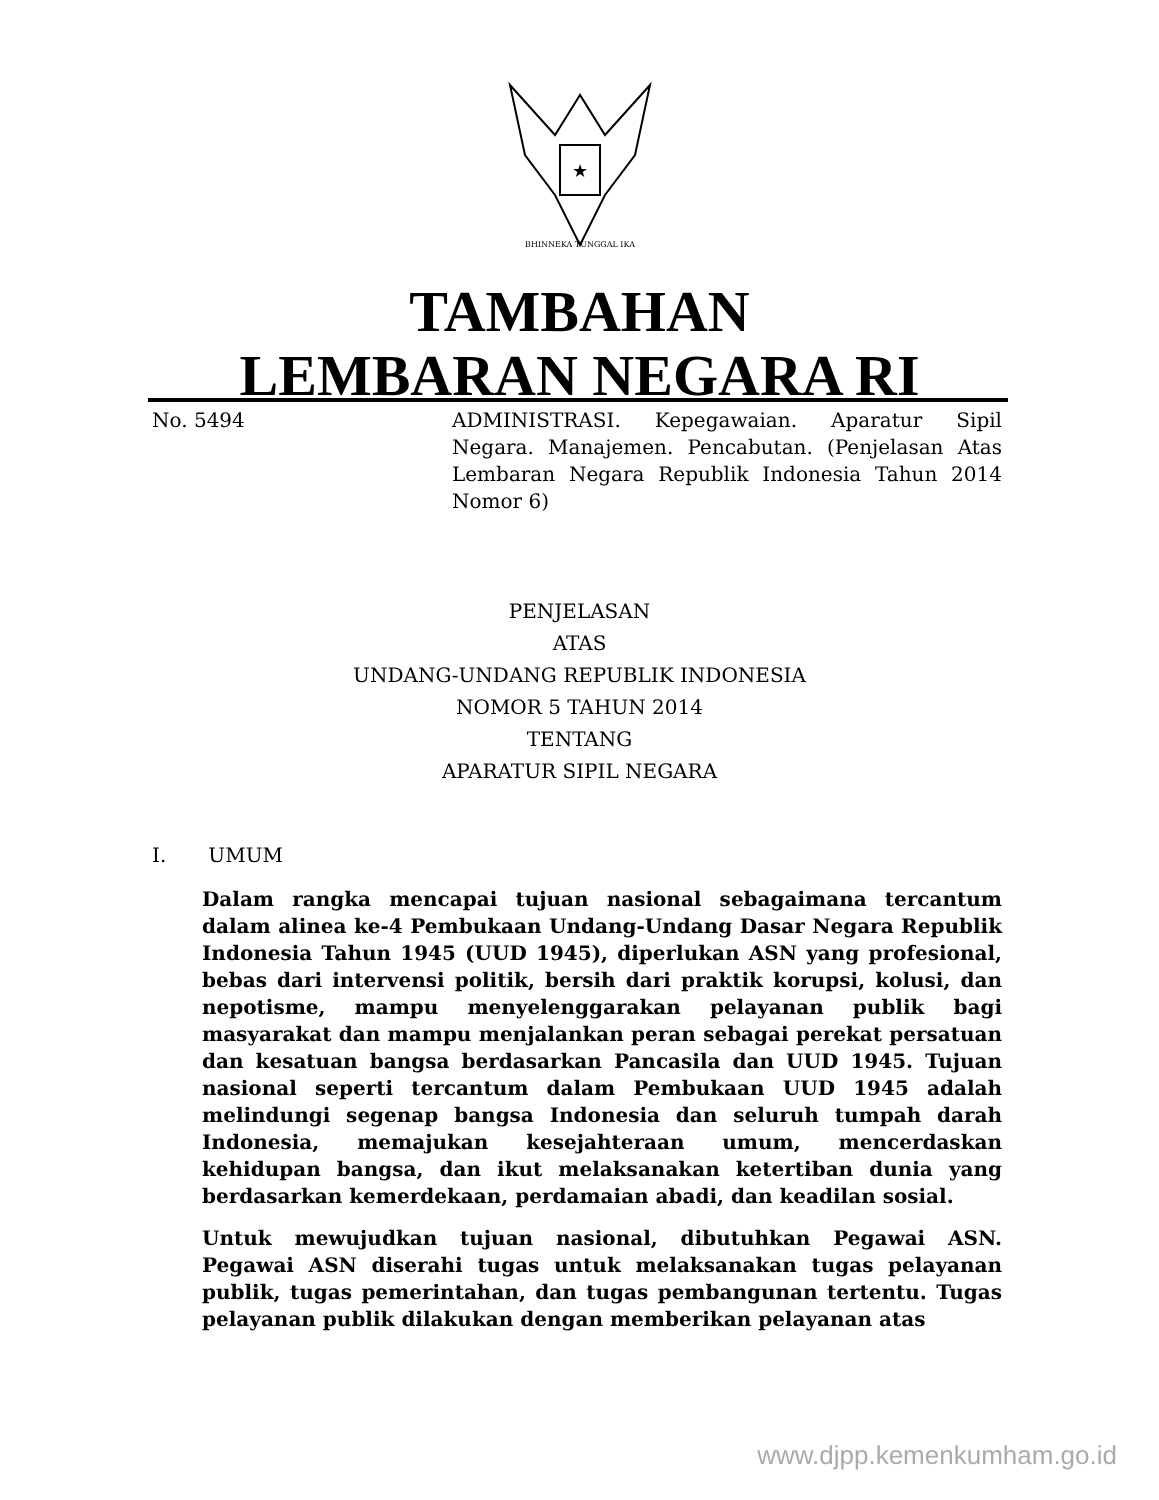★
BHINNEKA TUNGGAL IKA
TAMBAHAN
LEMBARAN NEGARA RI
No. 5494 ADMINISTRASI. Kepegawaian. Aparatur Sipil Negara. Manajemen. Pencabutan. (Penjelasan Atas Lembaran Negara Republik Indonesia Tahun 2014 Nomor 6)
PENJELASAN
ATAS
UNDANG-UNDANG REPUBLIK INDONESIA
NOMOR 5 TAHUN 2014
TENTANG
APARATUR SIPIL NEGARA
I. UMUM
Dalam rangka mencapai tujuan nasional sebagaimana tercantum dalam alinea ke-4 Pembukaan Undang-Undang Dasar Negara Republik Indonesia Tahun 1945 (UUD 1945), diperlukan ASN yang profesional, bebas dari intervensi politik, bersih dari praktik korupsi, kolusi, dan nepotisme, mampu menyelenggarakan pelayanan publik bagi masyarakat dan mampu menjalankan peran sebagai perekat persatuan dan kesatuan bangsa berdasarkan Pancasila dan UUD 1945. Tujuan nasional seperti tercantum dalam Pembukaan UUD 1945 adalah melindungi segenap bangsa Indonesia dan seluruh tumpah darah Indonesia, memajukan kesejahteraan umum, mencerdaskan kehidupan bangsa, dan ikut melaksanakan ketertiban dunia yang berdasarkan kemerdekaan, perdamaian abadi, dan keadilan sosial.
Untuk mewujudkan tujuan nasional, dibutuhkan Pegawai ASN. Pegawai ASN diserahi tugas untuk melaksanakan tugas pelayanan publik, tugas pemerintahan, dan tugas pembangunan tertentu. Tugas pelayanan publik dilakukan dengan memberikan pelayanan atas
www.djpp.kemenkumham.go.id